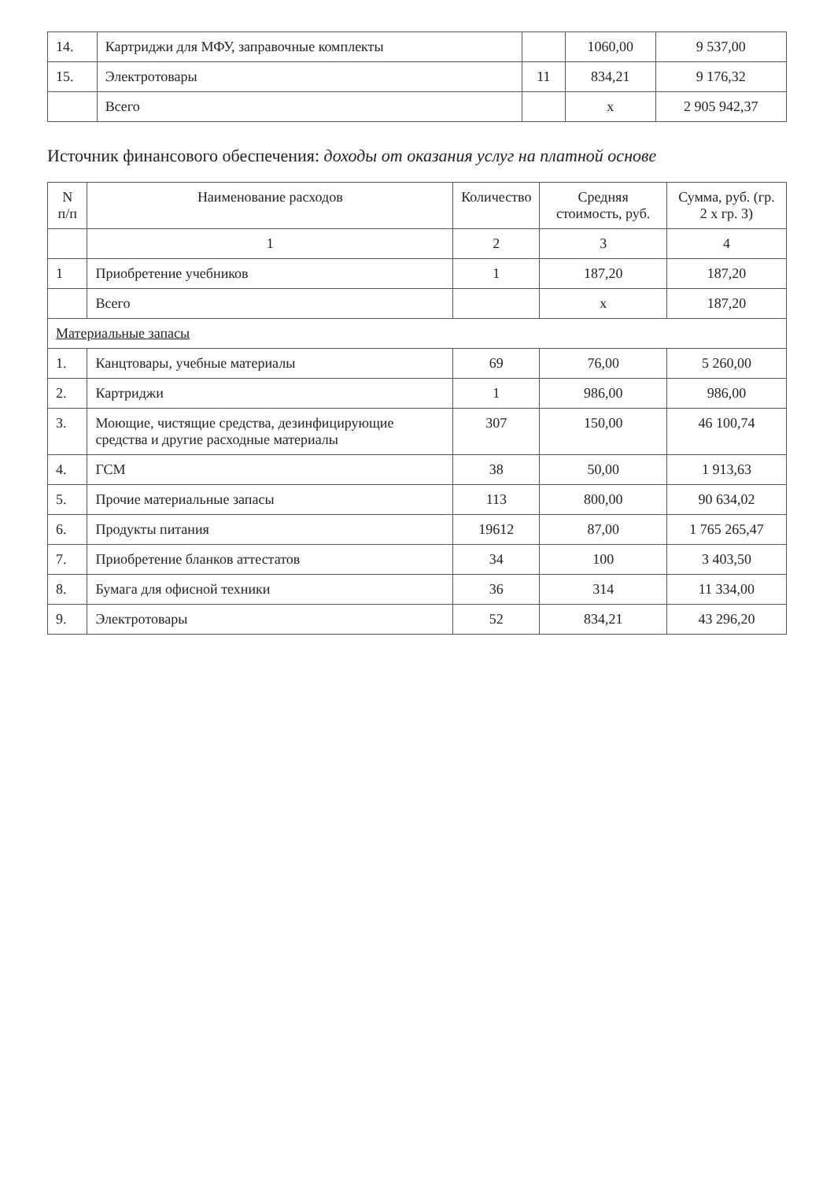| 14. | Картриджи для МФУ, заправочные комплекты | | 1060,00 | 9 537,00 |
| 15. | Электротовары | 11 | 834,21 | 9 176,32 |
| | Всего | | х | 2 905 942,37 |
Источник финансового обеспечения: доходы от оказания услуг на платной основе
| N п/п | Наименование расходов | Количество | Средняя стоимость, руб. | Сумма, руб. (гр. 2 х гр. 3) |
| --- | --- | --- | --- | --- |
| | 1 | 2 | 3 | 4 |
| 1 | Приобретение учебников | 1 | 187,20 | 187,20 |
| | Всего | | х | 187,20 |
| Материальные запасы | | | | |
| 1. | Канцтовары, учебные материалы | 69 | 76,00 | 5 260,00 |
| 2. | Картриджи | 1 | 986,00 | 986,00 |
| 3. | Моющие, чистящие средства, дезинфицирующие средства и другие расходные материалы | 307 | 150,00 | 46 100,74 |
| 4. | ГСМ | 38 | 50,00 | 1 913,63 |
| 5. | Прочие материальные запасы | 113 | 800,00 | 90 634,02 |
| 6. | Продукты питания | 19612 | 87,00 | 1 765 265,47 |
| 7. | Приобретение бланков аттестатов | 34 | 100 | 3 403,50 |
| 8. | Бумага для офисной техники | 36 | 314 | 11 334,00 |
| 9. | Электротовары | 52 | 834,21 | 43 296,20 |